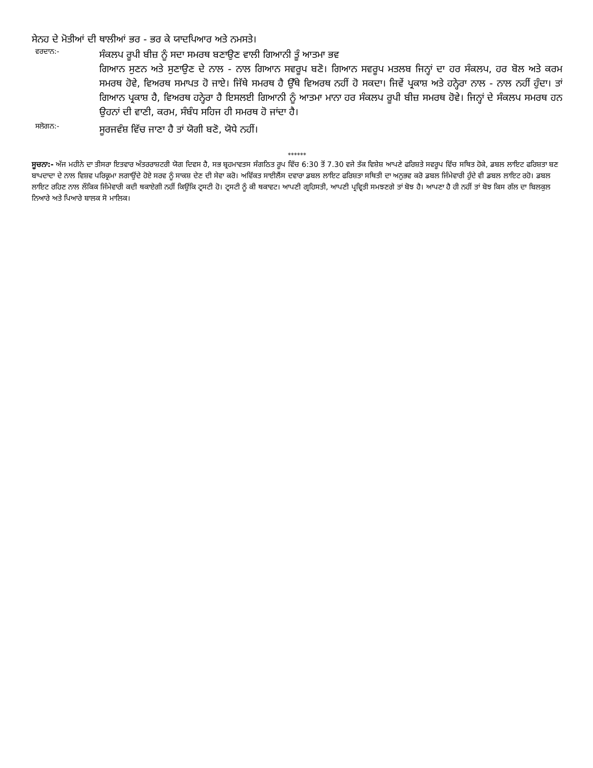ਸੇਨਹ ਦੇ ਮੋਤੀਆਂ ਦੀ ਥਾਲੀਆਂ ਭਰ - ਭਰ ਕੇ ਯਾਦਪਿਆਰ ਅਤੇ ਨਮਸਤੇ।
ਵਰਦਾਨ:-
ਸੰਕਲਪ ਰੂਪੀ ਬੀਜ਼ ਨੂੰ ਸਦਾ ਸਮਰਥ ਬਣਾਉਣ ਵਾਲੀ ਗਿਆਨੀ ਤੂੰ ਆਤਮਾ ਭਵ
ਗਿਆਨ ਸੁਣਨ ਅਤੇ ਸੁਣਾਉਣ ਦੇ ਨਾਲ - ਨਾਲ ਗਿਆਨ ਸਵਰੂਪ ਬਣੋ। ਗਿਆਨ ਸਵਰੂਪ ਮਤਲਬ ਜਿਨ੍ਹਾਂ ਦਾ ਹਰ ਸੰਕਲਪ, ਹਰ ਬੋਲ ਅਤੇ ਕਰਮ ਸਮਰਥ ਹੋਵੇ, ਵਿਅਰਥ ਸਮਾਪਤ ਹੋ ਜਾਏ। ਜਿੱਥੇ ਸਮਰਥ ਹੈ ਉੱਥੇ ਵਿਅਰਥ ਨਹੀਂ ਹੋ ਸਕਦਾ। ਜਿਵੇਂ ਪ੍ਰਕਾਸ਼ ਅਤੇ ਹਨ੍ਹੇਰਾ ਨਾਲ - ਨਾਲ ਨਹੀਂ ਹੁੰਦਾ। ਤਾਂ ਗਿਆਨ ਪ੍ਰਕਾਸ਼ ਹੈ, ਵਿਅਰਥ ਹਨ੍ਹੇਰਾ ਹੈ ਇਸਲਈ ਗਿਆਨੀ ਨੂੰ ਆਤਮਾ ਮਾਨਾ ਹਰ ਸੰਕਲਪ ਰੂਪੀ ਬੀਜ਼ ਸਮਰਥ ਹੋਵੇ। ਜਿਨ੍ਹਾਂ ਦੇ ਸੰਕਲਪ ਸਮਰਥ ਹਨ ਉਹਨਾਂ ਦੀ ਵਾਣੀ, ਕਰਮ, ਸੰਬੰਧ ਸਹਿਜ ਹੀ ਸਮਰਥ ਹੋ ਜਾਂਦਾ ਹੈ।
ਸਲੋਗਨ:-
ਸੂਰਜਵੰਸ਼ ਵਿੱਚ ਜਾਣਾ ਹੈ ਤਾਂ ਯੋਗੀ ਬਣੋ, ਯੋਧੇ ਨਹੀਂ।
******
ਸੂਚਨਾ:- ਅੱਜ ਮਹੀਨੇ ਦਾ ਤੀਸਰਾ ਇਤਵਾਰ ਅੰਤਰਰਾਸ਼ਟਰੀ ਯੋਗ ਦਿਵਸ ਹੈ, ਸਭ ਬ੍ਰਹਮਾਵਤਸ ਸੰਗਠਿਤ ਰੂਪ ਵਿੱਚ 6:30 ਤੋਂ 7.30 ਵਜੇ ਤੱਕ ਵਿਸ਼ੇਸ਼ ਆਪਣੇ ਫਰਿਸ਼ਤੇ ਸਵਰੂਪ ਵਿੱਚ ਸਥਿਤ ਹੋਕੇ, ਡਬਲ ਲਾਇਟ ਫਰਿਸ਼ਤਾ ਬਣ ਬਾਪਦਾਦਾ ਦੇ ਨਾਲ ਵਿਸ਼ਵ ਪਰਿਕ੍ਰਮਾ ਲਗਾਉਂਦੇ ਹੋਏ ਸਰਵ ਨੂੰ ਸਾਕਸ਼ ਦੇਣ ਦੀ ਸੇਵਾ ਕਰੋ। ਅਵਿੱਕਤ ਸਾਈਲੈਂਸ ਦਵਾਰਾ ਡਬਲ ਲਾਇਟ ਫਰਿਸ਼ਤਾ ਸਥਿਤੀ ਦਾ ਅਨੁਭਵ ਕਰੋ ਡਬਲ ਜਿੰਮੇਵਾਰੀ ਹੁੰਦੇ ਵੀ ਡਬਲ ਲਾਇਟ ਰਹੋ। ਡਬਲ ਲਾਇਟ ਰਹਿਣ ਨਾਲ ਲੌਕਿਕ ਜਿੰਮੇਵਾਰੀ ਕਦੀ ਥਕਾਏਗੀ ਨਹੀਂ ਕਿਉਂਕਿ ਟ੍ਰਸਟੀ ਹੋ। ਟ੍ਰਸਟੀ ਨੂੰ ਕੀ ਥਕਾਵਟ। ਆਪਣੀ ਗ੍ਰਹਿਸਤੀ, ਆਪਣੀ ਪ੍ਰਵ੍ਰਿਤੀ ਸਮਝਣਗੇ ਤਾਂ ਬੋਝ ਹੈ। ਆਪਣਾ ਹੈ ਹੀ ਨਹੀਂ ਤਾਂ ਬੋਝ ਕਿਸ ਗੱਲ ਦਾ ਬਿਲਕੁਲ ਨਿਆਰੇ ਅਤੇ ਪਿਆਰੇ ਬਾਲਕ ਸੋ ਮਾਲਿਕ।